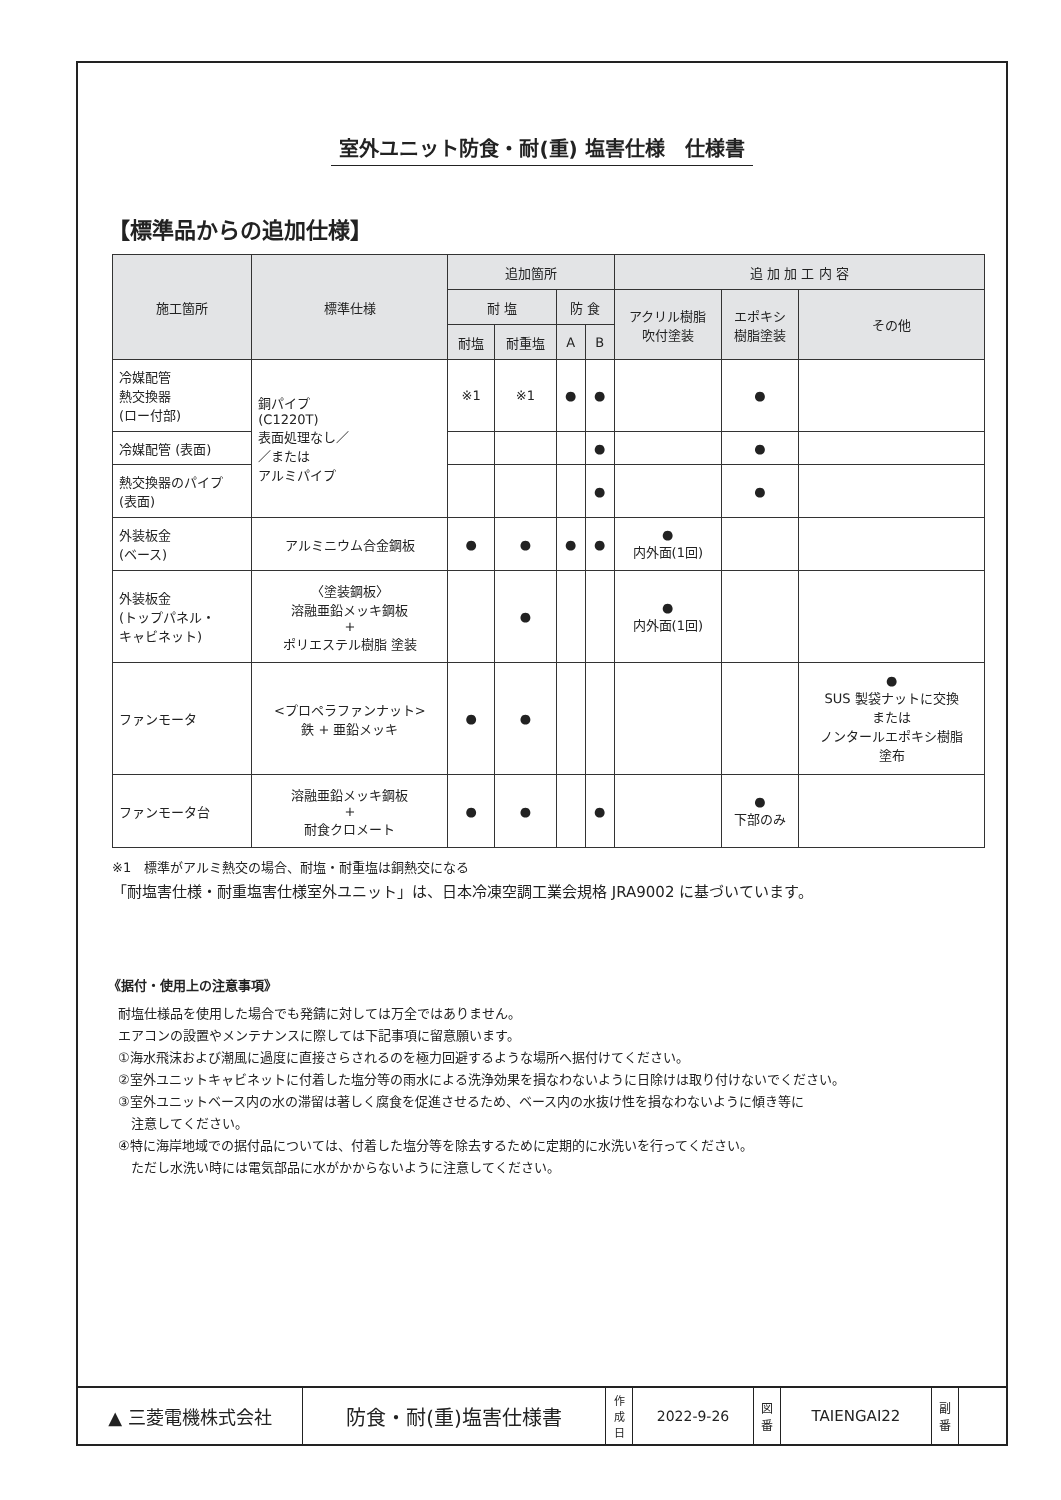室外ユニット防食・耐(重) 塩害仕様　仕様書
【標準品からの追加仕様】
| 施工箇所 | 標準仕様 | 追加箇所 | | | | 追 加 加 工 内 容 | | |
| --- | --- | --- | --- | --- | --- | --- | --- | --- |
| | | 耐 塩 | | 防 食 | | アクリル樹脂 吹付塗装 | エポキシ 樹脂塗装 | その他 |
| | | 耐塩 | 耐重塩 | A | B | | | |
| 冷媒配管 熱交換器 (ロー付部) | 銅パイプ (C1220T) 表面処理なし／ ／または アルミパイプ | ※1 | ※1 | ● | ● | | ● | |
| 冷媒配管 (表面) | | | | | ● | | ● | |
| 熱交換器のパイプ (表面) | | | | | ● | | ● | |
| 外装板金 (ベース) | アルミニウム合金鋼板 | ● | ● | ● | ● | ● 内外面(1回) | | |
| 外装板金 (トップパネル・ キャビネット) | 〈塗装鋼板〉 溶融亜鉛メッキ鋼板 + ポリエステル樹脂 塗装 | | ● | | | ● 内外面(1回) | | |
| ファンモータ | <プロペラファンナット> 鉄 + 亜鉛メッキ | ● | ● | | | | | ● SUS 製袋ナットに交換 または ノンタールエポキシ樹脂 塗布 |
| ファンモータ台 | 溶融亜鉛メッキ鋼板 + 耐食クロメート | ● | ● | | ● | | ● 下部のみ | |
※1　標準がアルミ熱交の場合、耐塩・耐重塩は銅熱交になる
「耐塩害仕様・耐重塩害仕様室外ユニット」は、日本冷凍空調工業会規格 JRA9002 に基づいています。
《据付・使用上の注意事項》
耐塩仕様品を使用した場合でも発錆に対しては万全ではありません。
エアコンの設置やメンテナンスに際しては下記事項に留意願います。
①海水飛沫および潮風に過度に直接さらされるのを極力回避するような場所へ据付けてください。
②室外ユニットキャビネットに付着した塩分等の雨水による洗浄効果を損なわないように日除けは取り付けないでください。
③室外ユニットベース内の水の滞留は著しく腐食を促進させるため、ベース内の水抜け性を損なわないように傾き等に
　注意してください。
④特に海岸地域での据付品については、付着した塩分等を除去するために定期的に水洗いを行ってください。
　ただし水洗い時には電気部品に水がかからないように注意してください。
▲ 三菱電機株式会社 防食・耐(重)塩害仕様書
作
成
日
2022-9-26
図
番
TAIENGAI22
副
番